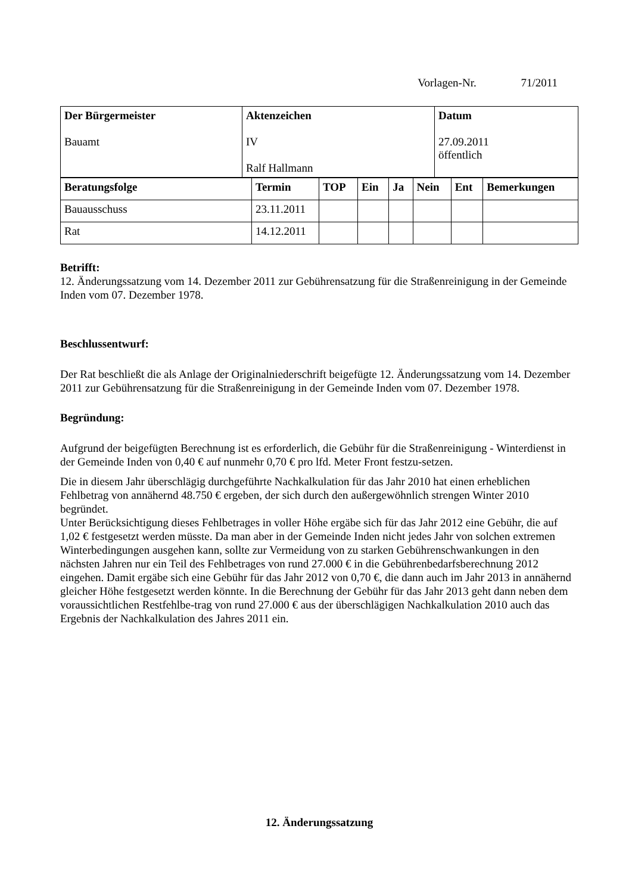Vorlagen-Nr. 71/2011
| Der Bürgermeister Bauamt | Aktenzeichen IV Ralf Hallmann | Datum 27.09.2011 öffentlich |
| Beratungsfolge | Termin | TOP | Ein | Ja | Nein | Ent | Bemerkungen |
| --- | --- | --- | --- | --- | --- | --- | --- |
| Bauausschuss | 23.11.2011 | | | | | | |
| Rat | 14.12.2011 | | | | | | |
Betrifft:
12. Änderungssatzung vom 14. Dezember 2011 zur Gebührensatzung für die Straßenreinigung in der Gemeinde Inden vom 07. Dezember 1978.
Beschlussentwurf:
Der Rat beschließt die als Anlage der Originalniederschrift beigefügte 12. Änderungssatzung vom 14. Dezember 2011 zur Gebührensatzung für die Straßenreinigung in der Gemeinde Inden vom 07. Dezember 1978.
Begründung:
Aufgrund der beigefügten Berechnung ist es erforderlich, die Gebühr für die Straßenreinigung - Winterdienst in der Gemeinde Inden von 0,40 € auf nunmehr 0,70 € pro lfd. Meter Front festzu-setzen.
Die in diesem Jahr überschlägig durchgeführte Nachkalkulation für das Jahr 2010 hat einen erheblichen Fehlbetrag von annähernd 48.750 € ergeben, der sich durch den außergewöhnlich strengen Winter 2010 begründet.
Unter Berücksichtigung dieses Fehlbetrages in voller Höhe ergäbe sich für das Jahr 2012 eine Gebühr, die auf 1,02 € festgesetzt werden müsste. Da man aber in der Gemeinde Inden nicht jedes Jahr von solchen extremen Winterbedingungen ausgehen kann, sollte zur Vermeidung von zu starken Gebührenschwankungen in den nächsten Jahren nur ein Teil des Fehlbetrages von rund 27.000 € in die Gebührenbedarfsberechnung 2012 eingehen. Damit ergäbe sich eine Gebühr für das Jahr 2012 von 0,70 €, die dann auch im Jahr 2013 in annähernd gleicher Höhe festgesetzt werden könnte. In die Berechnung der Gebühr für das Jahr 2013 geht dann neben dem voraussichtlichen Restfehlbe-trag von rund 27.000 € aus der überschlägigen Nachkalkulation 2010 auch das Ergebnis der Nachkalkulation des Jahres 2011 ein.
12. Änderungssatzung